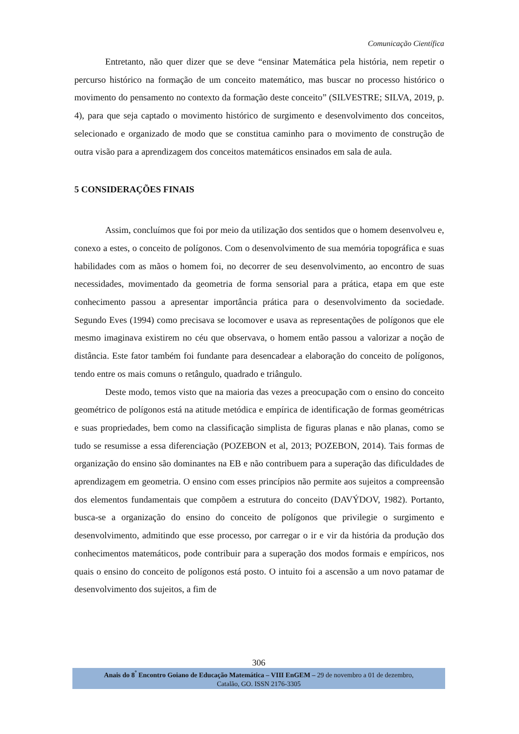Comunicação Científica
Entretanto, não quer dizer que se deve “ensinar Matemática pela história, nem repetir o percurso histórico na formação de um conceito matemático, mas buscar no processo histórico o movimento do pensamento no contexto da formação deste conceito” (SILVESTRE; SILVA, 2019, p. 4), para que seja captado o movimento histórico de surgimento e desenvolvimento dos conceitos, selecionado e organizado de modo que se constitua caminho para o movimento de construção de outra visão para a aprendizagem dos conceitos matemáticos ensinados em sala de aula.
5 CONSIDERAÇÕES FINAIS
Assim, concluímos que foi por meio da utilização dos sentidos que o homem desenvolveu e, conexo a estes, o conceito de polígonos. Com o desenvolvimento de sua memória topográfica e suas habilidades com as mãos o homem foi, no decorrer de seu desenvolvimento, ao encontro de suas necessidades, movimentado da geometria de forma sensorial para a prática, etapa em que este conhecimento passou a apresentar importância prática para o desenvolvimento da sociedade. Segundo Eves (1994) como precisava se locomover e usava as representações de polígonos que ele mesmo imaginava existirem no céu que observava, o homem então passou a valorizar a noção de distância. Este fator também foi fundante para desencadear a elaboração do conceito de polígonos, tendo entre os mais comuns o retângulo, quadrado e triângulo.
Deste modo, temos visto que na maioria das vezes a preocupação com o ensino do conceito geométrico de polígonos está na atitude metódica e empírica de identificação de formas geométricas e suas propriedades, bem como na classificação simplista de figuras planas e não planas, como se tudo se resumisse a essa diferenciação (POZEBON et al, 2013; POZEBON, 2014). Tais formas de organização do ensino são dominantes na EB e não contribuem para a superação das dificuldades de aprendizagem em geometria. O ensino com esses princípios não permite aos sujeitos a compreensão dos elementos fundamentais que compõem a estrutura do conceito (DAVÝDOV, 1982). Portanto, busca-se a organização do ensino do conceito de polígonos que privilegie o surgimento e desenvolvimento, admitindo que esse processo, por carregar o ir e vir da história da produção dos conhecimentos matemáticos, pode contribuir para a superação dos modos formais e empíricos, nos quais o ensino do conceito de polígonos está posto. O intuito foi a ascensão a um novo patamar de desenvolvimento dos sujeitos, a fim de
306
Anais do 8<sup>º</sup> Encontro Goiano de Educação Matemática – VIII EnGEM – 29 de novembro a 01 de dezembro,
Catalão, GO. ISSN 2176-3305